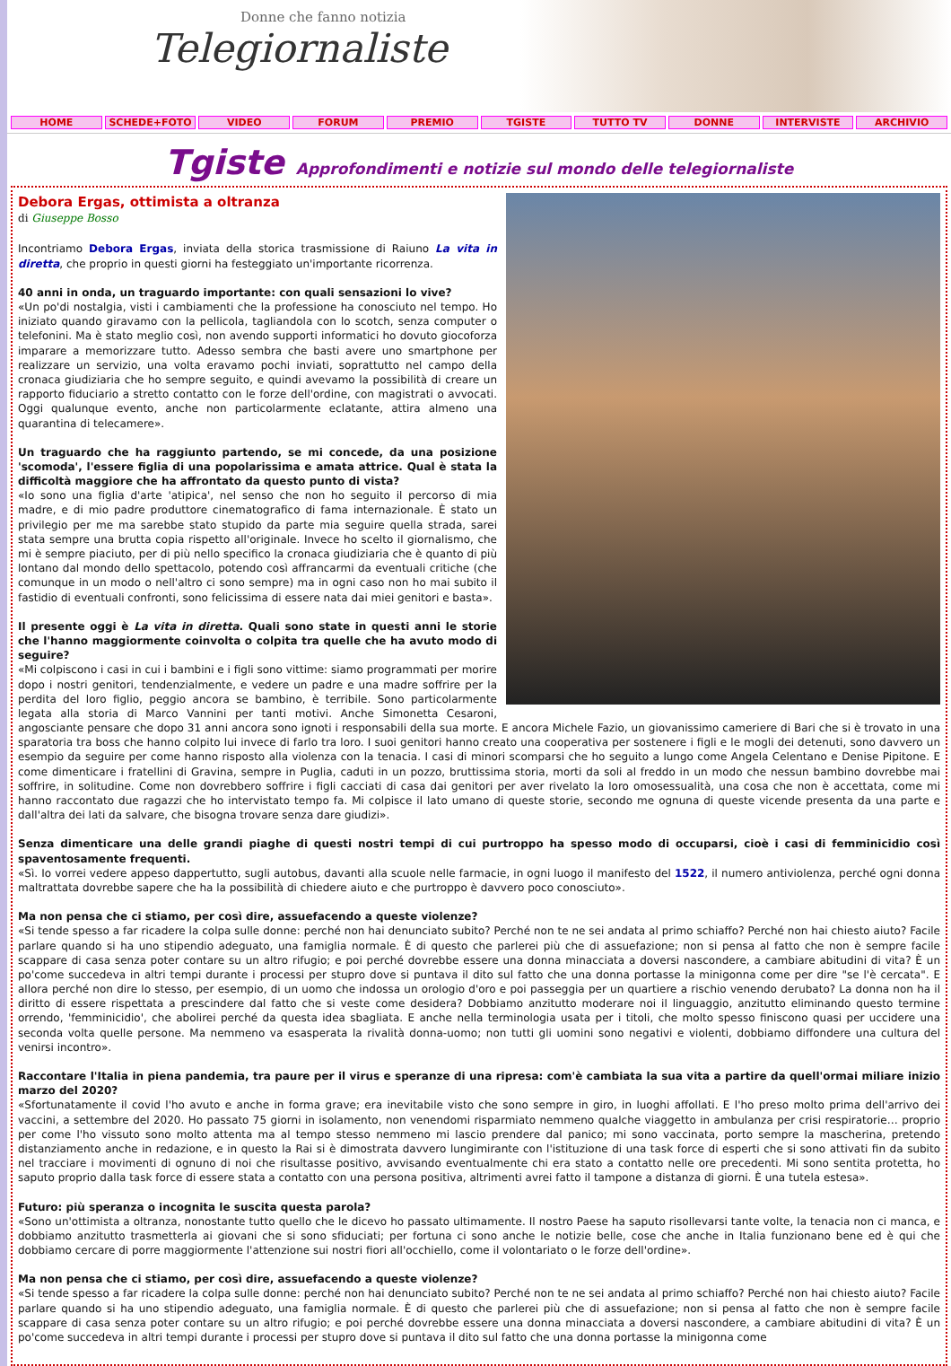Donne che fanno notizia
Telegiornaliste
HOME SCHEDE+FOTO VIDEO FORUM PREMIO TGISTE TUTTO TV DONNE INTERVISTE ARCHIVIO
Tgiste Approfondimenti e notizie sul mondo delle telegiornaliste
Debora Ergas, ottimista a oltranza
di Giuseppe Bosso
Incontriamo Debora Ergas, inviata della storica trasmissione di Raiuno La vita in diretta, che proprio in questi giorni ha festeggiato un'importante ricorrenza.
40 anni in onda, un traguardo importante: con quali sensazioni lo vive?
«Un po'di nostalgia, visti i cambiamenti che la professione ha conosciuto nel tempo. Ho iniziato quando giravamo con la pellicola, tagliandola con lo scotch, senza computer o telefonini. Ma è stato meglio così, non avendo supporti informatici ho dovuto giocoforza imparare a memorizzare tutto. Adesso sembra che basti avere uno smartphone per realizzare un servizio, una volta eravamo pochi inviati, soprattutto nel campo della cronaca giudiziaria che ho sempre seguito, e quindi avevamo la possibilità di creare un rapporto fiduciario a stretto contatto con le forze dell'ordine, con magistrati o avvocati. Oggi qualunque evento, anche non particolarmente eclatante, attira almeno una quarantina di telecamere».
Un traguardo che ha raggiunto partendo, se mi concede, da una posizione 'scomoda', l'essere figlia di una popolarissima e amata attrice. Qual è stata la difficoltà maggiore che ha affrontato da questo punto di vista?
«Io sono una figlia d'arte 'atipica', nel senso che non ho seguito il percorso di mia madre, e di mio padre produttore cinematografico di fama internazionale. È stato un privilegio per me ma sarebbe stato stupido da parte mia seguire quella strada, sarei stata sempre una brutta copia rispetto all'originale. Invece ho scelto il giornalismo, che mi è sempre piaciuto, per di più nello specifico la cronaca giudiziaria che è quanto di più lontano dal mondo dello spettacolo, potendo così affrancarmi da eventuali critiche (che comunque in un modo o nell'altro ci sono sempre) ma in ogni caso non ho mai subito il fastidio di eventuali confronti, sono felicissima di essere nata dai miei genitori e basta».
Il presente oggi è La vita in diretta. Quali sono state in questi anni le storie che l'hanno maggiormente coinvolta o colpita tra quelle che ha avuto modo di seguire?
«Mi colpiscono i casi in cui i bambini e i figli sono vittime: siamo programmati per morire dopo i nostri genitori, tendenzialmente, e vedere un padre e una madre soffrire per la perdita del loro figlio, peggio ancora se bambino, è terribile. Sono particolarmente legata alla storia di Marco Vannini per tanti motivi. Anche Simonetta Cesaroni, angosciante pensare che dopo 31 anni ancora sono ignoti i responsabili della sua morte. E ancora Michele Fazio, un giovanissimo cameriere di Bari che si è trovato in una sparatoria tra boss che hanno colpito lui invece di farlo tra loro. I suoi genitori hanno creato una cooperativa per sostenere i figli e le mogli dei detenuti, sono davvero un esempio da seguire per come hanno risposto alla violenza con la tenacia. I casi di minori scomparsi che ho seguito a lungo come Angela Celentano e Denise Pipitone. E come dimenticare i fratellini di Gravina, sempre in Puglia, caduti in un pozzo, bruttissima storia, morti da soli al freddo in un modo che nessun bambino dovrebbe mai soffrire, in solitudine. Come non dovrebbero soffrire i figli cacciati di casa dai genitori per aver rivelato la loro omosessualità, una cosa che non è accettata, come mi hanno raccontato due ragazzi che ho intervistato tempo fa. Mi colpisce il lato umano di queste storie, secondo me ognuna di queste vicende presenta da una parte e dall'altra dei lati da salvare, che bisogna trovare senza dare giudizi».
Senza dimenticare una delle grandi piaghe di questi nostri tempi di cui purtroppo ha spesso modo di occuparsi, cioè i casi di femminicidio così spaventosamente frequenti.
«Sì. Io vorrei vedere appeso dappertutto, sugli autobus, davanti alla scuole nelle farmacie, in ogni luogo il manifesto del 1522, il numero antiviolenza, perché ogni donna maltrattata dovrebbe sapere che ha la possibilità di chiedere aiuto e che purtroppo è davvero poco conosciuto».
Ma non pensa che ci stiamo, per così dire, assuefacendo a queste violenze?
«Si tende spesso a far ricadere la colpa sulle donne: perché non hai denunciato subito? Perché non te ne sei andata al primo schiaffo? Perché non hai chiesto aiuto? Facile parlare quando si ha uno stipendio adeguato, una famiglia normale. È di questo che parlerei più che di assuefazione; non si pensa al fatto che non è sempre facile scappare di casa senza poter contare su un altro rifugio; e poi perché dovrebbe essere una donna minacciata a doversi nascondere, a cambiare abitudini di vita? È un po'come succedeva in altri tempi durante i processi per stupro dove si puntava il dito sul fatto che una donna portasse la minigonna come per dire "se l'è cercata". E allora perché non dire lo stesso, per esempio, di un uomo che indossa un orologio d'oro e poi passeggia per un quartiere a rischio venendo derubato? La donna non ha il diritto di essere rispettata a prescindere dal fatto che si veste come desidera? Dobbiamo anzitutto moderare noi il linguaggio, anzitutto eliminando questo termine orrendo, 'femminicidio', che abolirei perché da questa idea sbagliata. E anche nella terminologia usata per i titoli, che molto spesso finiscono quasi per uccidere una seconda volta quelle persone. Ma nemmeno va esasperata la rivalità donna-uomo; non tutti gli uomini sono negativi e violenti, dobbiamo diffondere una cultura del venirsi incontro».
Raccontare l'Italia in piena pandemia, tra paure per il virus e speranze di una ripresa: com'è cambiata la sua vita a partire da quell'ormai miliare inizio marzo del 2020?
«Sfortunatamente il covid l'ho avuto e anche in forma grave; era inevitabile visto che sono sempre in giro, in luoghi affollati. E l'ho preso molto prima dell'arrivo dei vaccini, a settembre del 2020. Ho passato 75 giorni in isolamento, non venendomi risparmiato nemmeno qualche viaggetto in ambulanza per crisi respiratorie… proprio per come l'ho vissuto sono molto attenta ma al tempo stesso nemmeno mi lascio prendere dal panico; mi sono vaccinata, porto sempre la mascherina, pretendo distanziamento anche in redazione, e in questo la Rai si è dimostrata davvero lungimirante con l'istituzione di una task force di esperti che si sono attivati fin da subito nel tracciare i movimenti di ognuno di noi che risultasse positivo, avvisando eventualmente chi era stato a contatto nelle ore precedenti. Mi sono sentita protetta, ho saputo proprio dalla task force di essere stata a contatto con una persona positiva, altrimenti avrei fatto il tampone a distanza di giorni. È una tutela estesa».
Futuro: più speranza o incognita le suscita questa parola?
«Sono un'ottimista a oltranza, nonostante tutto quello che le dicevo ho passato ultimamente. Il nostro Paese ha saputo risollevarsi tante volte, la tenacia non ci manca, e dobbiamo anzitutto trasmetterla ai giovani che si sono sfiduciati; per fortuna ci sono anche le notizie belle, cose che anche in Italia funzionano bene ed è qui che dobbiamo cercare di porre maggiormente l'attenzione sui nostri fiori all'occhiello, come il volontariato o le forze dell'ordine».
Ma non pensa che ci stiamo, per così dire, assuefacendo a queste violenze?
«Si tende spesso a far ricadere la colpa sulle donne: perché non hai denunciato subito? Perché non te ne sei andata al primo schiaffo? Perché non hai chiesto aiuto? Facile parlare quando si ha uno stipendio adeguato, una famiglia normale. È di questo che parlerei più che di assuefazione; non si pensa al fatto che non è sempre facile scappare di casa senza poter contare su un altro rifugio; e poi perché dovrebbe essere una donna minacciata a doversi nascondere, a cambiare abitudini di vita? È un po'come succedeva in altri tempi durante i processi per stupro dove si puntava il dito sul fatto che una donna portasse la minigonna come